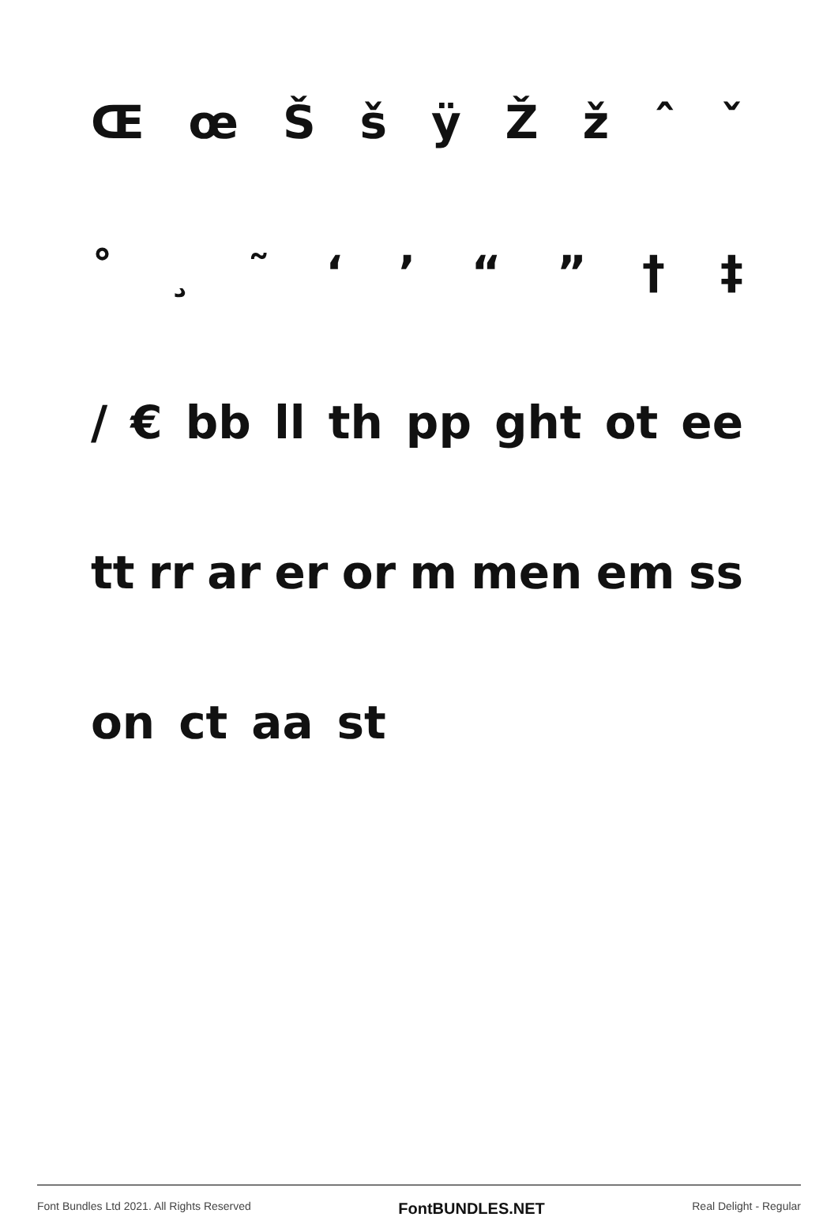ŒœŠšÿŽžˆˇ
˚ ¸ ˜ ‘’ “” † ‡
/ € bb ll th pp ght ot ee
tt rr ar er or m men em ss
on ct aa st
Font Bundles Ltd 2021. All Rights Reserved FontBUNDLES.NET Real Delight - Regular